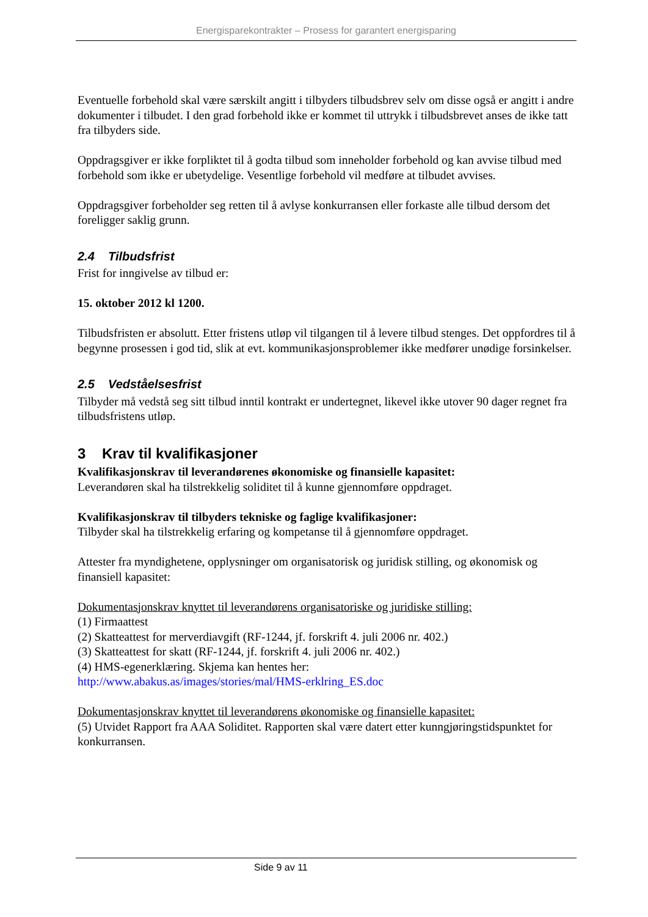Energisparekontrakter – Prosess for garantert energisparing
Eventuelle forbehold skal være særskilt angitt i tilbyders tilbudsbrev selv om disse også er angitt i andre dokumenter i tilbudet. I den grad forbehold ikke er kommet til uttrykk i tilbudsbrevet anses de ikke tatt fra tilbyders side.
Oppdragsgiver er ikke forpliktet til å godta tilbud som inneholder forbehold og kan avvise tilbud med forbehold som ikke er ubetydelige. Vesentlige forbehold vil medføre at tilbudet avvises.
Oppdragsgiver forbeholder seg retten til å avlyse konkurransen eller forkaste alle tilbud dersom det foreligger saklig grunn.
2.4 Tilbudsfrist
Frist for inngivelse av tilbud er:
15. oktober 2012 kl 1200.
Tilbudsfristen er absolutt. Etter fristens utløp vil tilgangen til å levere tilbud stenges. Det oppfordres til å begynne prosessen i god tid, slik at evt. kommunikasjonsproblemer ikke medfører unødige forsinkelser.
2.5 Vedståelsesfrist
Tilbyder må vedstå seg sitt tilbud inntil kontrakt er undertegnet, likevel ikke utover 90 dager regnet fra tilbudsfristens utløp.
3 Krav til kvalifikasjoner
Kvalifikasjonskrav til leverandørenes økonomiske og finansielle kapasitet:
Leverandøren skal ha tilstrekkelig soliditet til å kunne gjennomføre oppdraget.
Kvalifikasjonskrav til tilbyders tekniske og faglige kvalifikasjoner:
Tilbyder skal ha tilstrekkelig erfaring og kompetanse til å gjennomføre oppdraget.
Attester fra myndighetene, opplysninger om organisatorisk og juridisk stilling, og økonomisk og finansiell kapasitet:
Dokumentasjonskrav knyttet til leverandørens organisatoriske og juridiske stilling:
(1) Firmaattest
(2) Skatteattest for merverdiavgift (RF-1244, jf. forskrift 4. juli 2006 nr. 402.)
(3) Skatteattest for skatt (RF-1244, jf. forskrift 4. juli 2006 nr. 402.)
(4) HMS-egenerklæring. Skjema kan hentes her:
http://www.abakus.as/images/stories/mal/HMS-erklring_ES.doc
Dokumentasjonskrav knyttet til leverandørens økonomiske og finansielle kapasitet:
(5) Utvidet Rapport fra AAA Soliditet. Rapporten skal være datert etter kunngjøringstidspunktet for konkurransen.
Side 9 av 11